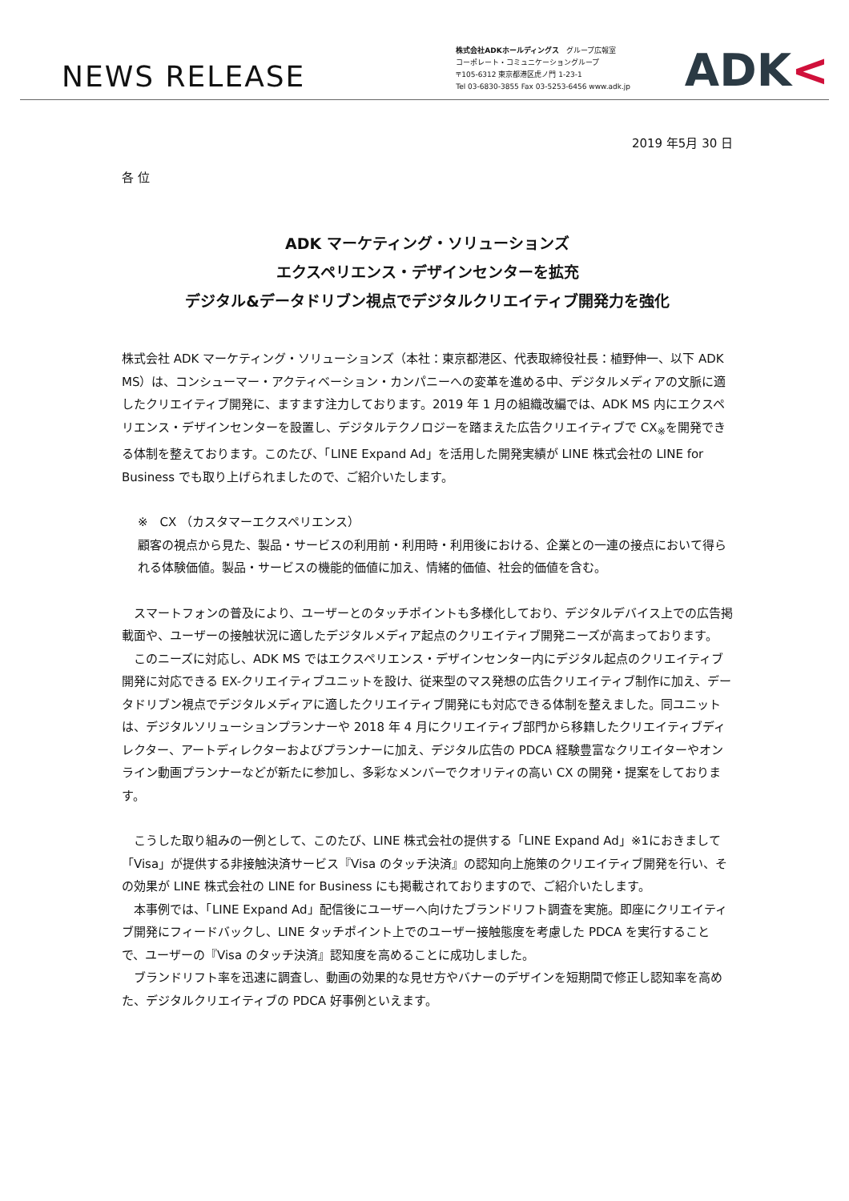NEWS RELEASE
株式会社ADKホールディングス　グループ広報室
コーポレート・コミュニケーショングループ
〒105-6312 東京都港区虎ノ門 1-23-1
Tel 03-6830-3855 Fax 03-5253-6456 www.adk.jp
ADK<
2019 年5月 30 日
各 位
ADK マーケティング・ソリューションズ
エクスペリエンス・デザインセンターを拡充
デジタル&データドリブン視点でデジタルクリエイティブ開発力を強化
株式会社 ADK マーケティング・ソリューションズ（本社：東京都港区、代表取締役社長：植野伸一、以下 ADK MS）は、コンシューマー・アクティベーション・カンパニーへの変革を進める中、デジタルメディアの文脈に適したクリエイティブ開発に、ますます注力しております。2019 年 1 月の組織改編では、ADK MS 内にエクスペリエンス・デザインセンターを設置し、デジタルテクノロジーを踏まえた広告クリエイティブで CX<sub>※</sub>を開発できる体制を整えております。このたび、「LINE Expand Ad」を活用した開発実績が LINE 株式会社の LINE for Business でも取り上げられましたので、ご紹介いたします。
※　CX （カスタマーエクスペリエンス）
顧客の視点から見た、製品・サービスの利用前・利用時・利用後における、企業との一連の接点において得られる体験価値。製品・サービスの機能的価値に加え、情緒的価値、社会的価値を含む。
　スマートフォンの普及により、ユーザーとのタッチポイントも多様化しており、デジタルデバイス上での広告掲載面や、ユーザーの接触状況に適したデジタルメディア起点のクリエイティブ開発ニーズが高まっております。
　このニーズに対応し、ADK MS ではエクスペリエンス・デザインセンター内にデジタル起点のクリエイティブ開発に対応できる EX-クリエイティブユニットを設け、従来型のマス発想の広告クリエイティブ制作に加え、データドリブン視点でデジタルメディアに適したクリエイティブ開発にも対応できる体制を整えました。同ユニットは、デジタルソリューションプランナーや 2018 年 4 月にクリエイティブ部門から移籍したクリエイティブディレクター、アートディレクターおよびプランナーに加え、デジタル広告の PDCA 経験豊富なクリエイターやオンライン動画プランナーなどが新たに参加し、多彩なメンバーでクオリティの高い CX の開発・提案をしております。
　こうした取り組みの一例として、このたび、LINE 株式会社の提供する「LINE Expand Ad」※1におきまして「Visa」が提供する非接触決済サービス『Visa のタッチ決済』の認知向上施策のクリエイティブ開発を行い、その効果が LINE 株式会社の LINE for Business にも掲載されておりますので、ご紹介いたします。
　本事例では、「LINE Expand Ad」配信後にユーザーへ向けたブランドリフト調査を実施。即座にクリエイティブ開発にフィードバックし、LINE タッチポイント上でのユーザー接触態度を考慮した PDCA を実行することで、ユーザーの『Visa のタッチ決済』認知度を高めることに成功しました。
　ブランドリフト率を迅速に調査し、動画の効果的な見せ方やバナーのデザインを短期間で修正し認知率を高めた、デジタルクリエイティブの PDCA 好事例といえます。